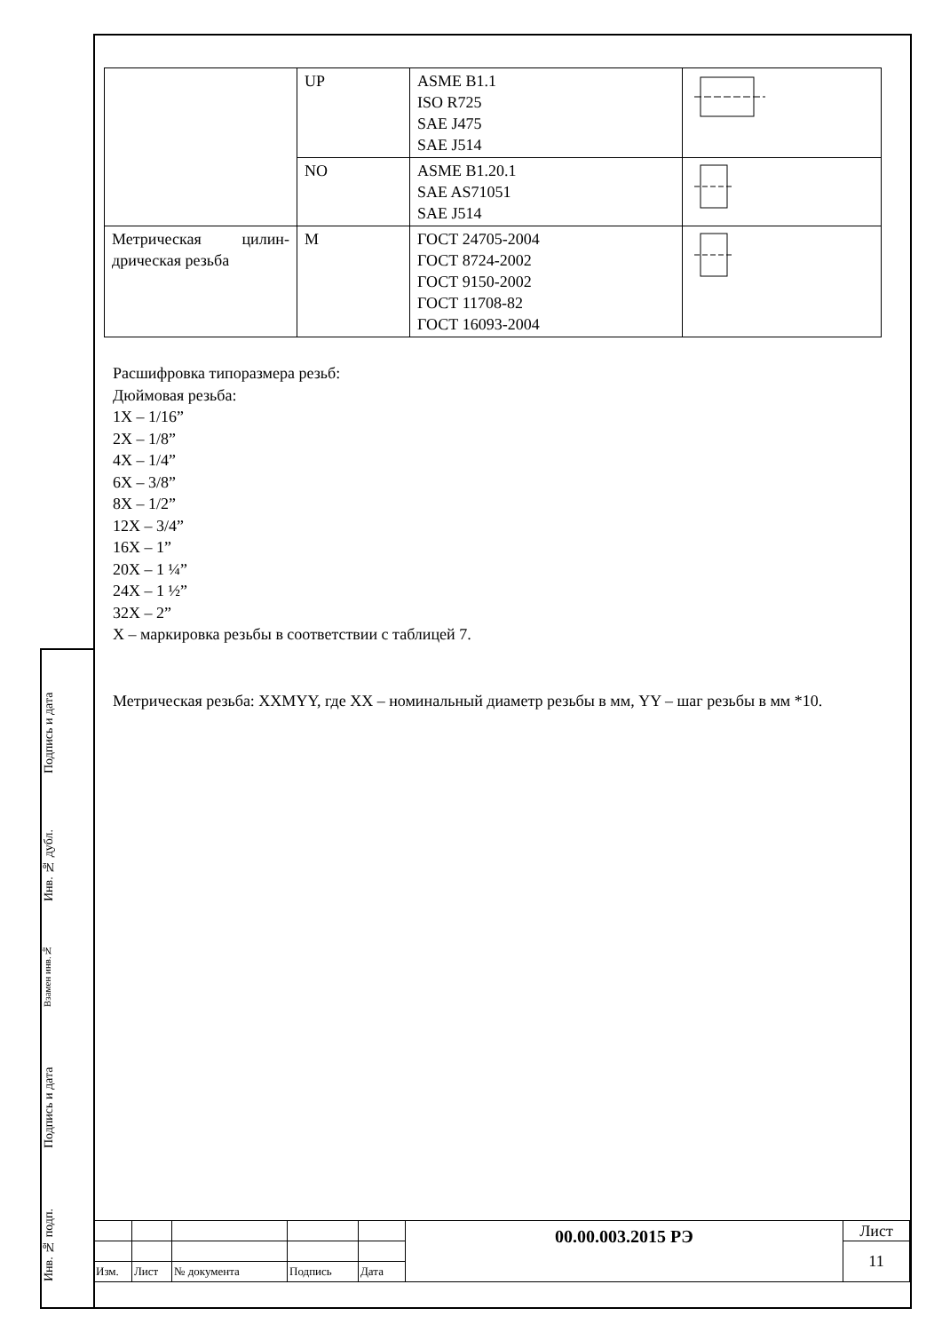Подпись и дата
Инв. № дубл.
Взамен инв.№
Подпись и дата
Инв. № подп.
| | UP | ASME B1.1 ISO R725 SAE J475 SAE J514 | |
| | NO | ASME B1.20.1 SAE AS71051 SAE J514 | |
| Метрическая цилин-дрическая резьба | M | ГОСТ 24705-2004 ГОСТ 8724-2002 ГОСТ 9150-2002 ГОСТ 11708-82 ГОСТ 16093-2004 | |
Расшифровка типоразмера резьб:
Дюймовая резьба:
1Х – 1/16”
2Х – 1/8”
4Х – 1/4”
6Х – 3/8”
8Х – 1/2”
12Х – 3/4”
16Х – 1”
20Х – 1 ¼”
24Х – 1 ½”
32Х – 2”
Х – маркировка резьбы в соответствии с таблицей 7.
Метрическая резьба: XXMYY, где XX – номинальный диаметр резьбы в мм, YY – шаг резьбы в мм *10.
| | | | | | 00.00.003.2015 РЭ | Лист |
| | | | | | | 11 |
| Изм. | Лист | № документа | Подпись | Дата | | |